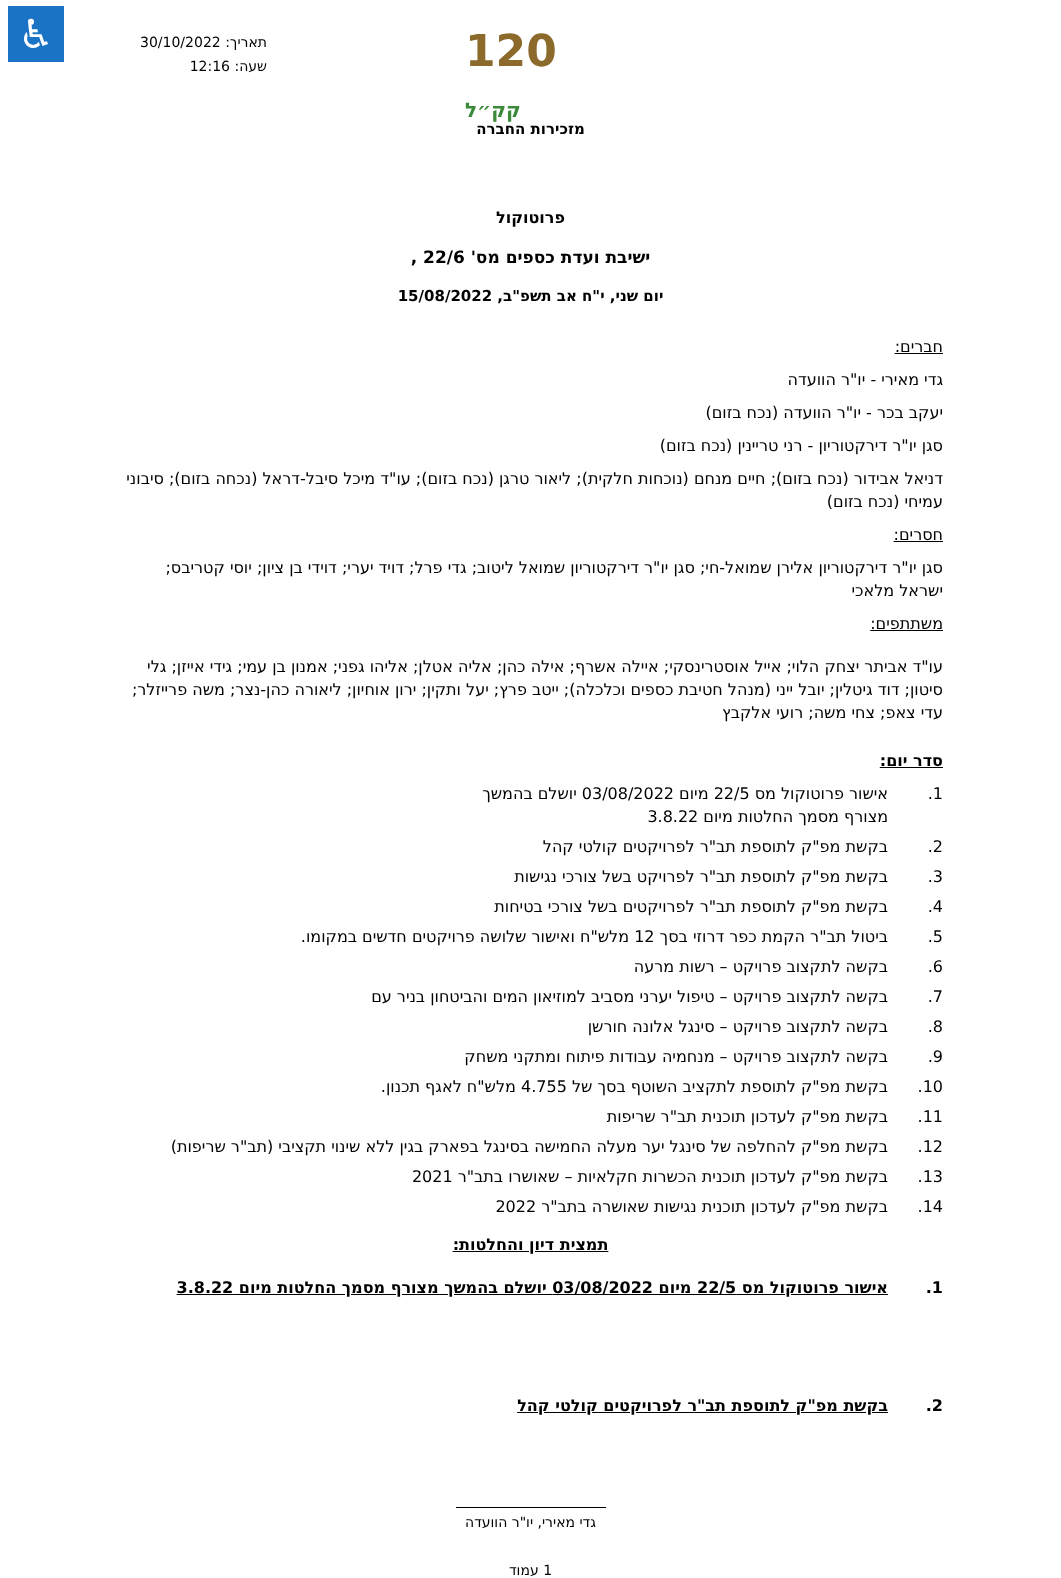♿
תאריך: 30/10/2022
שעה: 12:16
120 קק״ל
מזכירות החברה
פרוטוקול
ישיבת ועדת כספים מס' 22/6 ,
יום שני, י"ח אב תשפ"ב, 15/08/2022
חברים:
גדי מאירי - יו"ר הוועדה
יעקב בכר - יו"ר הוועדה (נכח בזום)
סגן יו"ר דירקטוריון - רני טריינין (נכח בזום)
דניאל אבידור (נכח בזום); חיים מנחם (נוכחות חלקית); ליאור טרגן (נכח בזום); עו"ד מיכל סיבל-דראל (נכחה בזום); סיבוני עמיחי (נכח בזום)
חסרים:
סגן יו"ר דירקטוריון אלירן שמואל-חי; סגן יו"ר דירקטוריון שמואל ליטוב; גדי פרל; דויד יערי; דוידי בן ציון; יוסי קטריבס; ישראל מלאכי
משתתפים:
עו"ד אביתר יצחק הלוי; אייל אוסטרינסקי; איילה אשרף; אילה כהן; אליה אטלן; אליהו גפני; אמנון בן עמי; גידי אייזן; גלי סיטון; דוד גיטלין; יובל ייני (מנהל חטיבת כספים וכלכלה); ייטב פרץ; יעל ותקין; ירון אוחיון; ליאורה כהן-נצר; משה פרייזלר; עדי צאפ; צחי משה; רועי אלקבץ
סדר יום:
1. אישור פרוטוקול מס 22/5 מיום 03/08/2022 יושלם בהמשך
מצורף מסמך החלטות מיום 3.8.22
2. בקשת מפ"ק לתוספת תב"ר לפרויקטים קולטי קהל
3. בקשת מפ"ק לתוספת תב"ר לפרויקט בשל צורכי נגישות
4. בקשת מפ"ק לתוספת תב"ר לפרויקטים בשל צורכי בטיחות
5. ביטול תב"ר הקמת כפר דרוזי בסך 12 מלש"ח ואישור שלושה פרויקטים חדשים במקומו.
6. בקשה לתקצוב פרויקט – רשות מרעה
7. בקשה לתקצוב פרויקט – טיפול יערני מסביב למוזיאון המים והביטחון בניר עם
8. בקשה לתקצוב פרויקט – סינגל אלונה חורשן
9. בקשה לתקצוב פרויקט – מנחמיה עבודות פיתוח ומתקני משחק
10. בקשת מפ"ק לתוספת לתקציב השוטף בסך של 4.755 מלש"ח לאגף תכנון.
11. בקשת מפ"ק לעדכון תוכנית תב"ר שריפות
12. בקשת מפ"ק להחלפה של סינגל יער מעלה החמישה בסינגל בפארק בגין ללא שינוי תקציבי (תב"ר שריפות)
13. בקשת מפ"ק לעדכון תוכנית הכשרות חקלאיות – שאושרו בתב"ר 2021
14. בקשת מפ"ק לעדכון תוכנית נגישות שאושרה בתב"ר 2022
תמצית דיון והחלטות:
1. אישור פרוטוקול מס 22/5 מיום 03/08/2022 יושלם בהמשך מצורף מסמך החלטות מיום 3.8.22
2. בקשת מפ"ק לתוספת תב"ר לפרויקטים קולטי קהל
גדי מאירי, יו"ר הוועדה
1 עמוד